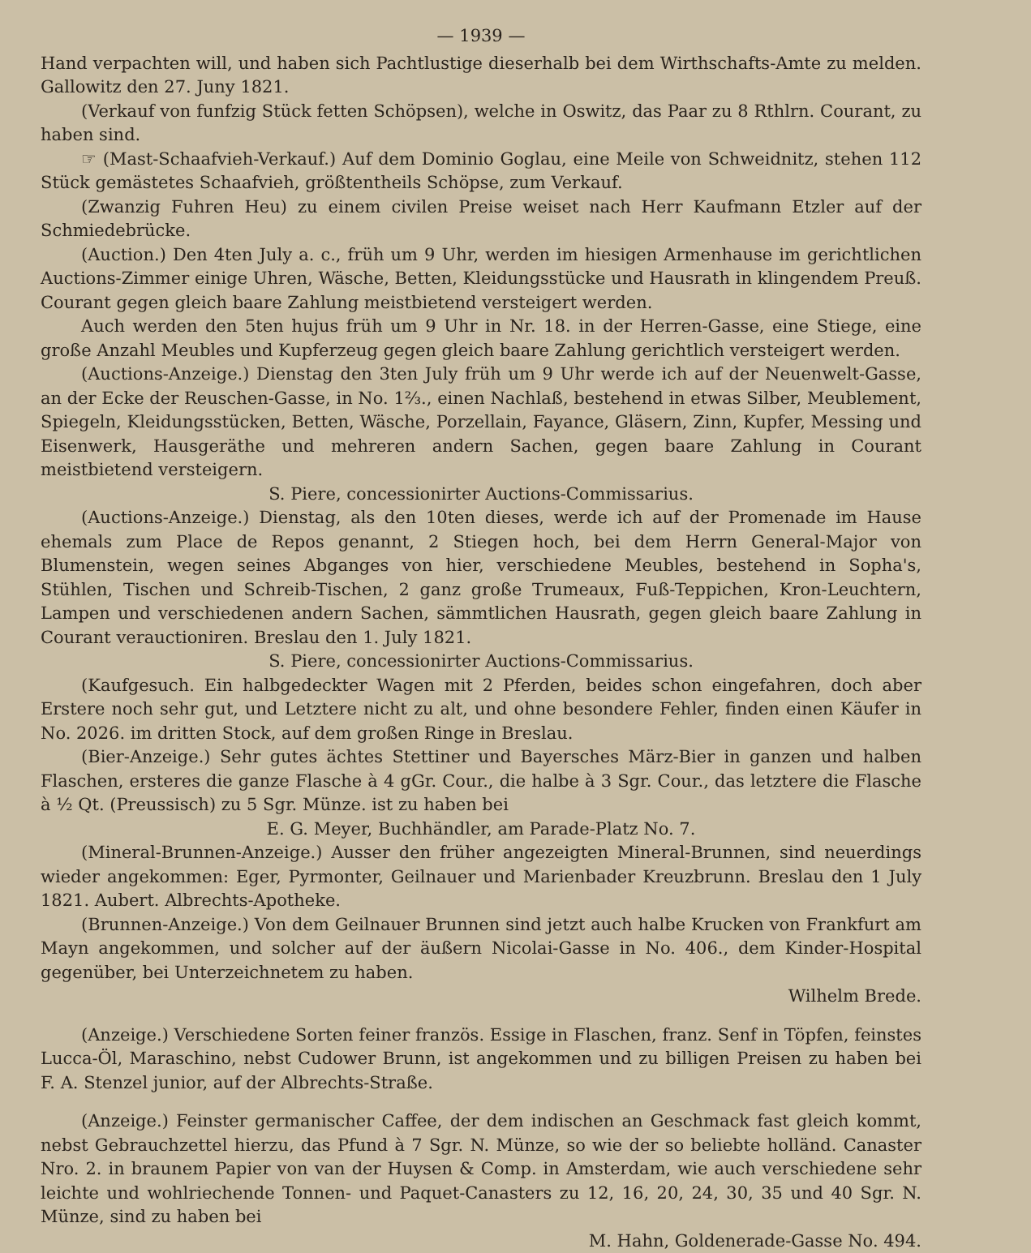— 1939 —
Hand verpachten will, und haben sich Pachtlustige dieserhalb bei dem Wirthschafts-Amte zu melden. Gallowitz den 27. Juny 1821.
(Verkauf von funfzig Stück fetten Schöpsen), welche in Oswitz, das Paar zu 8 Rthlrn. Courant, zu haben sind.
☞ (Mast-Schaafvieh-Verkauf.) Auf dem Dominio Goglau, eine Meile von Schweidnitz, stehen 112 Stück gemästetes Schaafvieh, größtentheils Schöpse, zum Verkauf.
(Zwanzig Fuhren Heu) zu einem civilen Preise weiset nach Herr Kaufmann Etzler auf der Schmiedebrücke.
(Auction.) Den 4ten July a. c., früh um 9 Uhr, werden im hiesigen Armenhause im gerichtlichen Auctions-Zimmer einige Uhren, Wäsche, Betten, Kleidungsstücke und Hausrath in klingendem Preuß. Courant gegen gleich baare Zahlung meistbietend versteigert werden.
Auch werden den 5ten hujus früh um 9 Uhr in Nr. 18. in der Herren-Gasse, eine Stiege, eine große Anzahl Meubles und Kupferzeug gegen gleich baare Zahlung gerichtlich versteigert werden.
(Auctions-Anzeige.) Dienstag den 3ten July früh um 9 Uhr werde ich auf der Neuenwelt-Gasse, an der Ecke der Reuschen-Gasse, in No. 1⅔., einen Nachlaß, bestehend in etwas Silber, Meublement, Spiegeln, Kleidungsstücken, Betten, Wäsche, Porzellain, Fayance, Gläsern, Zinn, Kupfer, Messing und Eisenwerk, Hausgeräthe und mehreren andern Sachen, gegen baare Zahlung in Courant meistbietend versteigern.
S. Piere, concessionirter Auctions-Commissarius.
(Auctions-Anzeige.) Dienstag, als den 10ten dieses, werde ich auf der Promenade im Hause ehemals zum Place de Repos genannt, 2 Stiegen hoch, bei dem Herrn General-Major von Blumenstein, wegen seines Abganges von hier, verschiedene Meubles, bestehend in Sopha's, Stühlen, Tischen und Schreib-Tischen, 2 ganz große Trumeaux, Fuß-Teppichen, Kron-Leuchtern, Lampen und verschiedenen andern Sachen, sämmtlichen Hausrath, gegen gleich baare Zahlung in Courant verauctioniren. Breslau den 1. July 1821.
S. Piere, concessionirter Auctions-Commissarius.
(Kaufgesuch. Ein halbgedeckter Wagen mit 2 Pferden, beides schon eingefahren, doch aber Erstere noch sehr gut, und Letztere nicht zu alt, und ohne besondere Fehler, finden einen Käufer in No. 2026. im dritten Stock, auf dem großen Ringe in Breslau.
(Bier-Anzeige.) Sehr gutes ächtes Stettiner und Bayersches März-Bier in ganzen und halben Flaschen, ersteres die ganze Flasche à 4 gGr. Cour., die halbe à 3 Sgr. Cour., das letztere die Flasche à ½ Qt. (Preussisch) zu 5 Sgr. Münze. ist zu haben bei
E. G. Meyer, Buchhändler, am Parade-Platz No. 7.
(Mineral-Brunnen-Anzeige.) Ausser den früher angezeigten Mineral-Brunnen, sind neuerdings wieder angekommen: Eger, Pyrmonter, Geilnauer und Marienbader Kreuzbrunn. Breslau den 1 July 1821. Aubert. Albrechts-Apotheke.
(Brunnen-Anzeige.) Von dem Geilnauer Brunnen sind jetzt auch halbe Krucken von Frankfurt am Mayn angekommen, und solcher auf der äußern Nicolai-Gasse in No. 406., dem Kinder-Hospital gegenüber, bei Unterzeichnetem zu haben.
Wilhelm Brede.
(Anzeige.) Verschiedene Sorten feiner französ. Essige in Flaschen, franz. Senf in Töpfen, feinstes Lucca-Öl, Maraschino, nebst Cudower Brunn, ist angekommen und zu billigen Preisen zu haben bei F. A. Stenzel junior, auf der Albrechts-Straße.
(Anzeige.) Feinster germanischer Caffee, der dem indischen an Geschmack fast gleich kommt, nebst Gebrauchzettel hierzu, das Pfund à 7 Sgr. N. Münze, so wie der so beliebte holländ. Canaster Nro. 2. in braunem Papier von van der Huysen & Comp. in Amsterdam, wie auch verschiedene sehr leichte und wohlriechende Tonnen- und Paquet-Canasters zu 12, 16, 20, 24, 30, 35 und 40 Sgr. N. Münze, sind zu haben bei
M. Hahn, Goldenerade-Gasse No. 494.